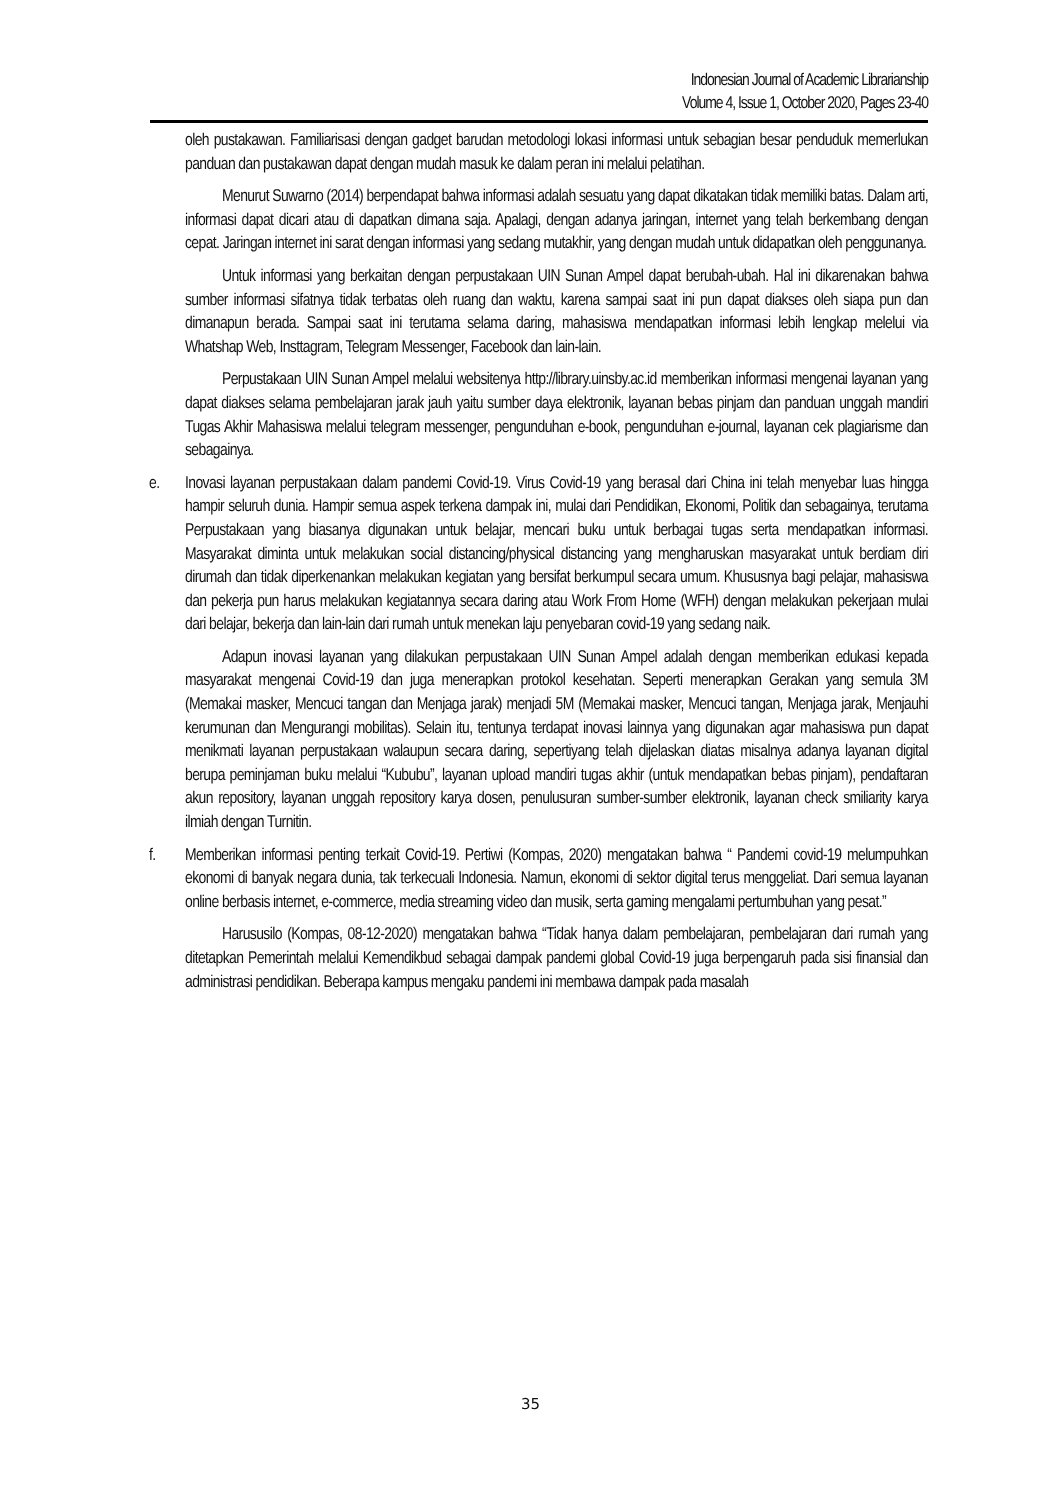Indonesian Journal of Academic Librarianship
Volume 4, Issue 1, October 2020, Pages 23-40
oleh pustakawan. Familiarisasi dengan gadget barudan metodologi lokasi informasi untuk sebagian besar penduduk memerlukan panduan dan pustakawan dapat dengan mudah masuk ke dalam peran ini melalui pelatihan.
Menurut Suwarno (2014) berpendapat bahwa informasi adalah sesuatu yang dapat dikatakan tidak memiliki batas. Dalam arti, informasi dapat dicari atau di dapatkan dimana saja. Apalagi, dengan adanya jaringan, internet yang telah berkembang dengan cepat. Jaringan internet ini sarat dengan informasi yang sedang mutakhir, yang dengan mudah untuk didapatkan oleh penggunanya.
Untuk informasi yang berkaitan dengan perpustakaan UIN Sunan Ampel dapat berubah-ubah. Hal ini dikarenakan bahwa sumber informasi sifatnya tidak terbatas oleh ruang dan waktu, karena sampai saat ini pun dapat diakses oleh siapa pun dan dimanapun berada. Sampai saat ini terutama selama daring, mahasiswa mendapatkan informasi lebih lengkap melelui via Whatshap Web, Insttagram, Telegram Messenger, Facebook dan lain-lain.
Perpustakaan UIN Sunan Ampel melalui websitenya http://library.uinsby.ac.id memberikan informasi mengenai layanan yang dapat diakses selama pembelajaran jarak jauh yaitu sumber daya elektronik, layanan bebas pinjam dan panduan unggah mandiri Tugas Akhir Mahasiswa melalui telegram messenger, pengunduhan e-book, pengunduhan e-journal, layanan cek plagiarisme dan sebagainya.
e. Inovasi layanan perpustakaan dalam pandemi Covid-19. Virus Covid-19 yang berasal dari China ini telah menyebar luas hingga hampir seluruh dunia. Hampir semua aspek terkena dampak ini, mulai dari Pendidikan, Ekonomi, Politik dan sebagainya, terutama Perpustakaan yang biasanya digunakan untuk belajar, mencari buku untuk berbagai tugas serta mendapatkan informasi. Masyarakat diminta untuk melakukan social distancing/physical distancing yang mengharuskan masyarakat untuk berdiam diri dirumah dan tidak diperkenankan melakukan kegiatan yang bersifat berkumpul secara umum. Khususnya bagi pelajar, mahasiswa dan pekerja pun harus melakukan kegiatannya secara daring atau Work From Home (WFH) dengan melakukan pekerjaan mulai dari belajar, bekerja dan lain-lain dari rumah untuk menekan laju penyebaran covid-19 yang sedang naik.
Adapun inovasi layanan yang dilakukan perpustakaan UIN Sunan Ampel adalah dengan memberikan edukasi kepada masyarakat mengenai Covid-19 dan juga menerapkan protokol kesehatan. Seperti menerapkan Gerakan yang semula 3M (Memakai masker, Mencuci tangan dan Menjaga jarak) menjadi 5M (Memakai masker, Mencuci tangan, Menjaga jarak, Menjauhi kerumunan dan Mengurangi mobilitas). Selain itu, tentunya terdapat inovasi lainnya yang digunakan agar mahasiswa pun dapat menikmati layanan perpustakaan walaupun secara daring, sepertiyang telah dijelaskan diatas misalnya adanya layanan digital berupa peminjaman buku melalui “Kububu”, layanan upload mandiri tugas akhir (untuk mendapatkan bebas pinjam), pendaftaran akun repository, layanan unggah repository karya dosen, penulusuran sumber-sumber elektronik, layanan check smiliarity karya ilmiah dengan Turnitin.
f. Memberikan informasi penting terkait Covid-19. Pertiwi (Kompas, 2020) mengatakan bahwa “ Pandemi covid-19 melumpuhkan ekonomi di banyak negara dunia, tak terkecuali Indonesia. Namun, ekonomi di sektor digital terus menggeliat. Dari semua layanan online berbasis internet, e-commerce, media streaming video dan musik, serta gaming mengalami pertumbuhan yang pesat.”
Harususilo (Kompas, 08-12-2020) mengatakan bahwa “Tidak hanya dalam pembelajaran, pembelajaran dari rumah yang ditetapkan Pemerintah melalui Kemendikbud sebagai dampak pandemi global Covid-19 juga berpengaruh pada sisi finansial dan administrasi pendidikan. Beberapa kampus mengaku pandemi ini membawa dampak pada masalah
35